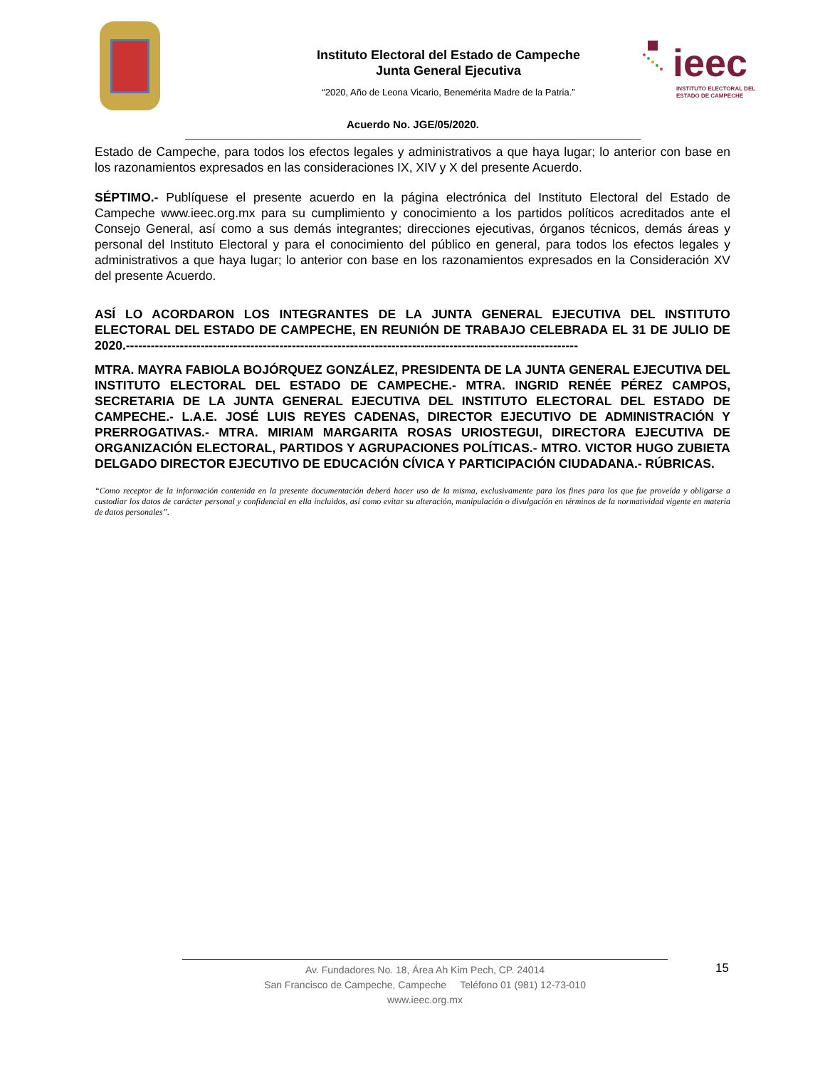Instituto Electoral del Estado de Campeche
Junta General Ejecutiva
“2020, Año de Leona Vicario, Benemérita Madre de la Patria.”
ieec
INSTITUTO ELECTORAL DEL
ESTADO DE CAMPECHE
Acuerdo No. JGE/05/2020.
Estado de Campeche, para todos los efectos legales y administrativos a que haya lugar; lo anterior con base en los razonamientos expresados en las consideraciones IX, XIV y X del presente Acuerdo.
SÉPTIMO.- Publíquese el presente acuerdo en la página electrónica del Instituto Electoral del Estado de Campeche www.ieec.org.mx para su cumplimiento y conocimiento a los partidos políticos acreditados ante el Consejo General, así como a sus demás integrantes; direcciones ejecutivas, órganos técnicos, demás áreas y personal del Instituto Electoral y para el conocimiento del público en general, para todos los efectos legales y administrativos a que haya lugar; lo anterior con base en los razonamientos expresados en la Consideración XV del presente Acuerdo.
ASÍ LO ACORDARON LOS INTEGRANTES DE LA JUNTA GENERAL EJECUTIVA DEL INSTITUTO ELECTORAL DEL ESTADO DE CAMPECHE, EN REUNIÓN DE TRABAJO CELEBRADA EL 31 DE JULIO DE 2020.-------------------------------------------------------------------------------------------------------------
MTRA. MAYRA FABIOLA BOJÓRQUEZ GONZÁLEZ, PRESIDENTA DE LA JUNTA GENERAL EJECUTIVA DEL INSTITUTO ELECTORAL DEL ESTADO DE CAMPECHE.- MTRA. INGRID RENÉE PÉREZ CAMPOS, SECRETARIA DE LA JUNTA GENERAL EJECUTIVA DEL INSTITUTO ELECTORAL DEL ESTADO DE CAMPECHE.- L.A.E. JOSÉ LUIS REYES CADENAS, DIRECTOR EJECUTIVO DE ADMINISTRACIÓN Y PRERROGATIVAS.- MTRA. MIRIAM MARGARITA ROSAS URIOSTEGUI, DIRECTORA EJECUTIVA DE ORGANIZACIÓN ELECTORAL, PARTIDOS Y AGRUPACIONES POLÍTICAS.- MTRO. VICTOR HUGO ZUBIETA DELGADO DIRECTOR EJECUTIVO DE EDUCACIÓN CÍVICA Y PARTICIPACIÓN CIUDADANA.- RÚBRICAS.
“Como receptor de la información contenida en la presente documentación deberá hacer uso de la misma, exclusivamente para los fines para los que fue proveída y obligarse a custodiar los datos de carácter personal y confidencial en ella incluidos, así como evitar su alteración, manipulación o divulgación en términos de la normatividad vigente en materia de datos personales”.
Av. Fundadores No. 18, Área Ah Kim Pech, CP. 24014
San Francisco de Campeche, Campeche Teléfono 01 (981) 12-73-010
www.ieec.org.mx
15